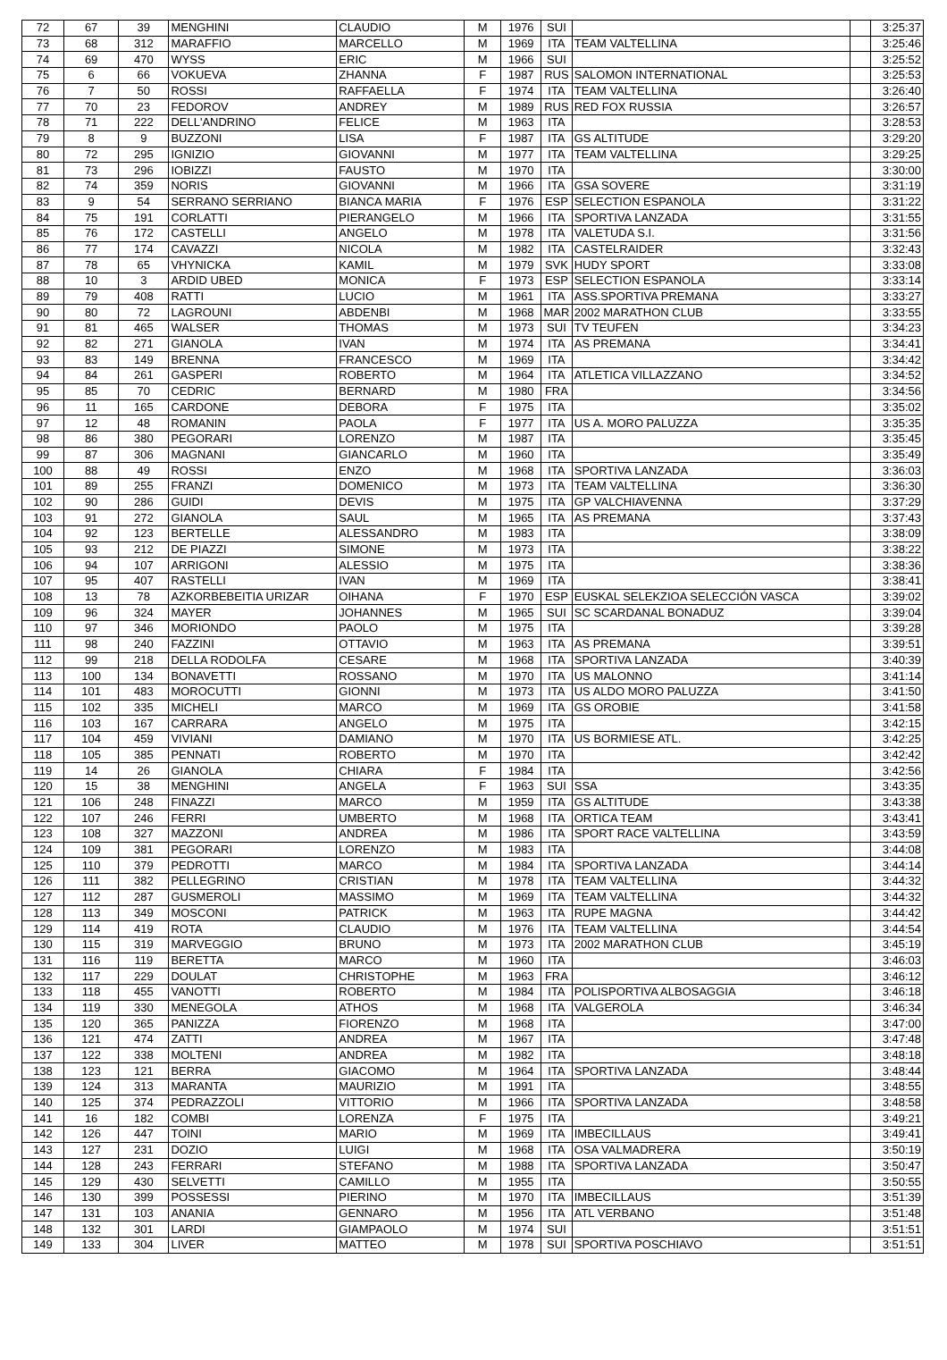| 72 | 67 | 39 | MENGHINI | CLAUDIO | M | 1976 | SUI | | | 3:25:37 |
| 73 | 68 | 312 | MARAFFIO | MARCELLO | M | 1969 | ITA | TEAM VALTELLINA | | 3:25:46 |
| 74 | 69 | 470 | WYSS | ERIC | M | 1966 | SUI | | | 3:25:52 |
| 75 | 6 | 66 | VOKUEVA | ZHANNA | F | 1987 | RUS | SALOMON INTERNATIONAL | | 3:25:53 |
| 76 | 7 | 50 | ROSSI | RAFFAELLA | F | 1974 | ITA | TEAM VALTELLINA | | 3:26:40 |
| 77 | 70 | 23 | FEDOROV | ANDREY | M | 1989 | RUS | RED FOX RUSSIA | | 3:26:57 |
| 78 | 71 | 222 | DELL'ANDRINO | FELICE | M | 1963 | ITA | | | 3:28:53 |
| 79 | 8 | 9 | BUZZONI | LISA | F | 1987 | ITA | GS ALTITUDE | | 3:29:20 |
| 80 | 72 | 295 | IGNIZIO | GIOVANNI | M | 1977 | ITA | TEAM VALTELLINA | | 3:29:25 |
| 81 | 73 | 296 | IOBIZZI | FAUSTO | M | 1970 | ITA | | | 3:30:00 |
| 82 | 74 | 359 | NORIS | GIOVANNI | M | 1966 | ITA | GSA SOVERE | | 3:31:19 |
| 83 | 9 | 54 | SERRANO SERRIANO | BIANCA MARIA | F | 1976 | ESP | SELECTION ESPANOLA | | 3:31:22 |
| 84 | 75 | 191 | CORLATTI | PIERANGELO | M | 1966 | ITA | SPORTIVA LANZADA | | 3:31:55 |
| 85 | 76 | 172 | CASTELLI | ANGELO | M | 1978 | ITA | VALETUDA S.I. | | 3:31:56 |
| 86 | 77 | 174 | CAVAZZI | NICOLA | M | 1982 | ITA | CASTELRAIDER | | 3:32:43 |
| 87 | 78 | 65 | VHYNICKA | KAMIL | M | 1979 | SVK | HUDY SPORT | | 3:33:08 |
| 88 | 10 | 3 | ARDID UBED | MONICA | F | 1973 | ESP | SELECTION ESPANOLA | | 3:33:14 |
| 89 | 79 | 408 | RATTI | LUCIO | M | 1961 | ITA | ASS.SPORTIVA PREMANA | | 3:33:27 |
| 90 | 80 | 72 | LAGROUNI | ABDENBI | M | 1968 | MAR | 2002 MARATHON CLUB | | 3:33:55 |
| 91 | 81 | 465 | WALSER | THOMAS | M | 1973 | SUI | TV TEUFEN | | 3:34:23 |
| 92 | 82 | 271 | GIANOLA | IVAN | M | 1974 | ITA | AS PREMANA | | 3:34:41 |
| 93 | 83 | 149 | BRENNA | FRANCESCO | M | 1969 | ITA | | | 3:34:42 |
| 94 | 84 | 261 | GASPERI | ROBERTO | M | 1964 | ITA | ATLETICA VILLAZZANO | | 3:34:52 |
| 95 | 85 | 70 | CEDRIC | BERNARD | M | 1980 | FRA | | | 3:34:56 |
| 96 | 11 | 165 | CARDONE | DEBORA | F | 1975 | ITA | | | 3:35:02 |
| 97 | 12 | 48 | ROMANIN | PAOLA | F | 1977 | ITA | US A. MORO PALUZZA | | 3:35:35 |
| 98 | 86 | 380 | PEGORARI | LORENZO | M | 1987 | ITA | | | 3:35:45 |
| 99 | 87 | 306 | MAGNANI | GIANCARLO | M | 1960 | ITA | | | 3:35:49 |
| 100 | 88 | 49 | ROSSI | ENZO | M | 1968 | ITA | SPORTIVA LANZADA | | 3:36:03 |
| 101 | 89 | 255 | FRANZI | DOMENICO | M | 1973 | ITA | TEAM VALTELLINA | | 3:36:30 |
| 102 | 90 | 286 | GUIDI | DEVIS | M | 1975 | ITA | GP VALCHIAVENNA | | 3:37:29 |
| 103 | 91 | 272 | GIANOLA | SAUL | M | 1965 | ITA | AS PREMANA | | 3:37:43 |
| 104 | 92 | 123 | BERTELLE | ALESSANDRO | M | 1983 | ITA | | | 3:38:09 |
| 105 | 93 | 212 | DE PIAZZI | SIMONE | M | 1973 | ITA | | | 3:38:22 |
| 106 | 94 | 107 | ARRIGONI | ALESSIO | M | 1975 | ITA | | | 3:38:36 |
| 107 | 95 | 407 | RASTELLI | IVAN | M | 1969 | ITA | | | 3:38:41 |
| 108 | 13 | 78 | AZKORBEBEITIA URIZAR | OIHANA | F | 1970 | ESP | EUSKAL SELEKZIOA SELECCIÓN VASCA | | 3:39:02 |
| 109 | 96 | 324 | MAYER | JOHANNES | M | 1965 | SUI | SC SCARDANAL BONADUZ | | 3:39:04 |
| 110 | 97 | 346 | MORIONDO | PAOLO | M | 1975 | ITA | | | 3:39:28 |
| 111 | 98 | 240 | FAZZINI | OTTAVIO | M | 1963 | ITA | AS PREMANA | | 3:39:51 |
| 112 | 99 | 218 | DELLA RODOLFA | CESARE | M | 1968 | ITA | SPORTIVA LANZADA | | 3:40:39 |
| 113 | 100 | 134 | BONAVETTI | ROSSANO | M | 1970 | ITA | US MALONNO | | 3:41:14 |
| 114 | 101 | 483 | MOROCUTTI | GIONNI | M | 1973 | ITA | US ALDO MORO PALUZZA | | 3:41:50 |
| 115 | 102 | 335 | MICHELI | MARCO | M | 1969 | ITA | GS OROBIE | | 3:41:58 |
| 116 | 103 | 167 | CARRARA | ANGELO | M | 1975 | ITA | | | 3:42:15 |
| 117 | 104 | 459 | VIVIANI | DAMIANO | M | 1970 | ITA | US BORMIESE ATL. | | 3:42:25 |
| 118 | 105 | 385 | PENNATI | ROBERTO | M | 1970 | ITA | | | 3:42:42 |
| 119 | 14 | 26 | GIANOLA | CHIARA | F | 1984 | ITA | | | 3:42:56 |
| 120 | 15 | 38 | MENGHINI | ANGELA | F | 1963 | SUI | SSA | | 3:43:35 |
| 121 | 106 | 248 | FINAZZI | MARCO | M | 1959 | ITA | GS ALTITUDE | | 3:43:38 |
| 122 | 107 | 246 | FERRI | UMBERTO | M | 1968 | ITA | ORTICA TEAM | | 3:43:41 |
| 123 | 108 | 327 | MAZZONI | ANDREA | M | 1986 | ITA | SPORT RACE VALTELLINA | | 3:43:59 |
| 124 | 109 | 381 | PEGORARI | LORENZO | M | 1983 | ITA | | | 3:44:08 |
| 125 | 110 | 379 | PEDROTTI | MARCO | M | 1984 | ITA | SPORTIVA LANZADA | | 3:44:14 |
| 126 | 111 | 382 | PELLEGRINO | CRISTIAN | M | 1978 | ITA | TEAM VALTELLINA | | 3:44:32 |
| 127 | 112 | 287 | GUSMEROLI | MASSIMO | M | 1969 | ITA | TEAM VALTELLINA | | 3:44:32 |
| 128 | 113 | 349 | MOSCONI | PATRICK | M | 1963 | ITA | RUPE MAGNA | | 3:44:42 |
| 129 | 114 | 419 | ROTA | CLAUDIO | M | 1976 | ITA | TEAM VALTELLINA | | 3:44:54 |
| 130 | 115 | 319 | MARVEGGIO | BRUNO | M | 1973 | ITA | 2002 MARATHON CLUB | | 3:45:19 |
| 131 | 116 | 119 | BERETTA | MARCO | M | 1960 | ITA | | | 3:46:03 |
| 132 | 117 | 229 | DOULAT | CHRISTOPHE | M | 1963 | FRA | | | 3:46:12 |
| 133 | 118 | 455 | VANOTTI | ROBERTO | M | 1984 | ITA | POLISPORTIVA ALBOSAGGIA | | 3:46:18 |
| 134 | 119 | 330 | MENEGOLA | ATHOS | M | 1968 | ITA | VALGEROLA | | 3:46:34 |
| 135 | 120 | 365 | PANIZZA | FIORENZO | M | 1968 | ITA | | | 3:47:00 |
| 136 | 121 | 474 | ZATTI | ANDREA | M | 1967 | ITA | | | 3:47:48 |
| 137 | 122 | 338 | MOLTENI | ANDREA | M | 1982 | ITA | | | 3:48:18 |
| 138 | 123 | 121 | BERRA | GIACOMO | M | 1964 | ITA | SPORTIVA LANZADA | | 3:48:44 |
| 139 | 124 | 313 | MARANTA | MAURIZIO | M | 1991 | ITA | | | 3:48:55 |
| 140 | 125 | 374 | PEDRAZZOLI | VITTORIO | M | 1966 | ITA | SPORTIVA LANZADA | | 3:48:58 |
| 141 | 16 | 182 | COMBI | LORENZA | F | 1975 | ITA | | | 3:49:21 |
| 142 | 126 | 447 | TOINI | MARIO | M | 1969 | ITA | IMBECILLAUS | | 3:49:41 |
| 143 | 127 | 231 | DOZIO | LUIGI | M | 1968 | ITA | OSA VALMADRERA | | 3:50:19 |
| 144 | 128 | 243 | FERRARI | STEFANO | M | 1988 | ITA | SPORTIVA LANZADA | | 3:50:47 |
| 145 | 129 | 430 | SELVETTI | CAMILLO | M | 1955 | ITA | | | 3:50:55 |
| 146 | 130 | 399 | POSSESSI | PIERINO | M | 1970 | ITA | IMBECILLAUS | | 3:51:39 |
| 147 | 131 | 103 | ANANIA | GENNARO | M | 1956 | ITA | ATL VERBANO | | 3:51:48 |
| 148 | 132 | 301 | LARDI | GIAMPAOLO | M | 1974 | SUI | | | 3:51:51 |
| 149 | 133 | 304 | LIVER | MATTEO | M | 1978 | SUI | SPORTIVA POSCHIAVO | | 3:51:51 |